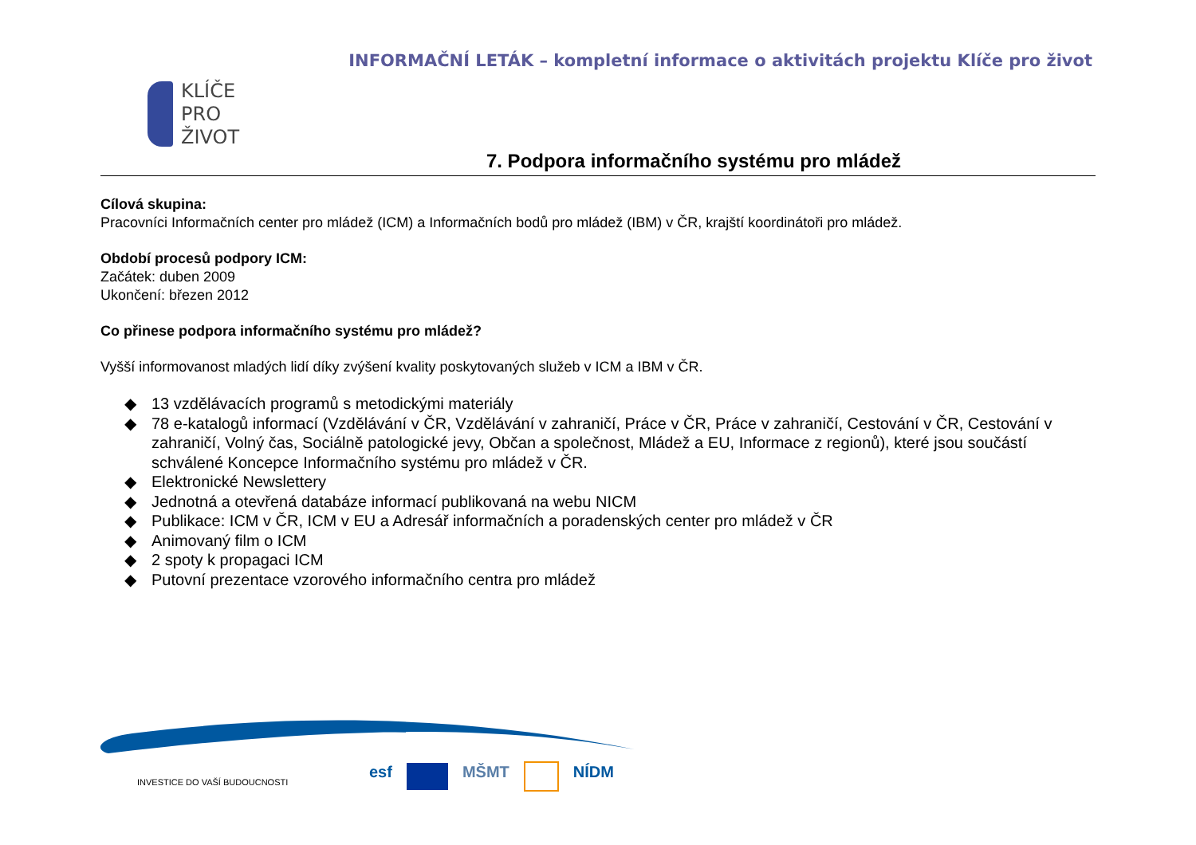INFORMAČNÍ LETÁK – kompletní informace o aktivitách projektu Klíče pro život
KLÍČE
PRO
ŽIVOT
7. Podpora informačního systému pro mládež
Cílová skupina:
Pracovníci Informačních center pro mládež (ICM) a Informačních bodů pro mládež (IBM) v ČR, krajští koordinátoři pro mládež.
Období procesů podpory ICM:
Začátek: duben 2009
Ukončení: březen 2012
Co přinese podpora informačního systému pro mládež?
Vyšší informovanost mladých lidí díky zvýšení kvality poskytovaných služeb v ICM a IBM v ČR.
◆ 13 vzdělávacích programů s metodickými materiály
◆ 78 e-katalogů informací (Vzdělávání v ČR, Vzdělávání v zahraničí, Práce v ČR, Práce v zahraničí, Cestování v ČR, Cestování v zahraničí, Volný čas, Sociálně patologické jevy, Občan a společnost, Mládež a EU, Informace z regionů), které jsou součástí schválené Koncepce Informačního systému pro mládež v ČR.
◆ Elektronické Newslettery
◆ Jednotná a otevřená databáze informací publikovaná na webu NICM
◆ Publikace: ICM v ČR, ICM v EU a Adresář informačních a poradenských center pro mládež v ČR
◆ Animovaný film o ICM
◆ 2 spoty k propagaci ICM
◆ Putovní prezentace vzorového informačního centra pro mládež
INVESTICE DO VAŠÍ BUDOUCNOSTI
esf MŠMT NÍDM